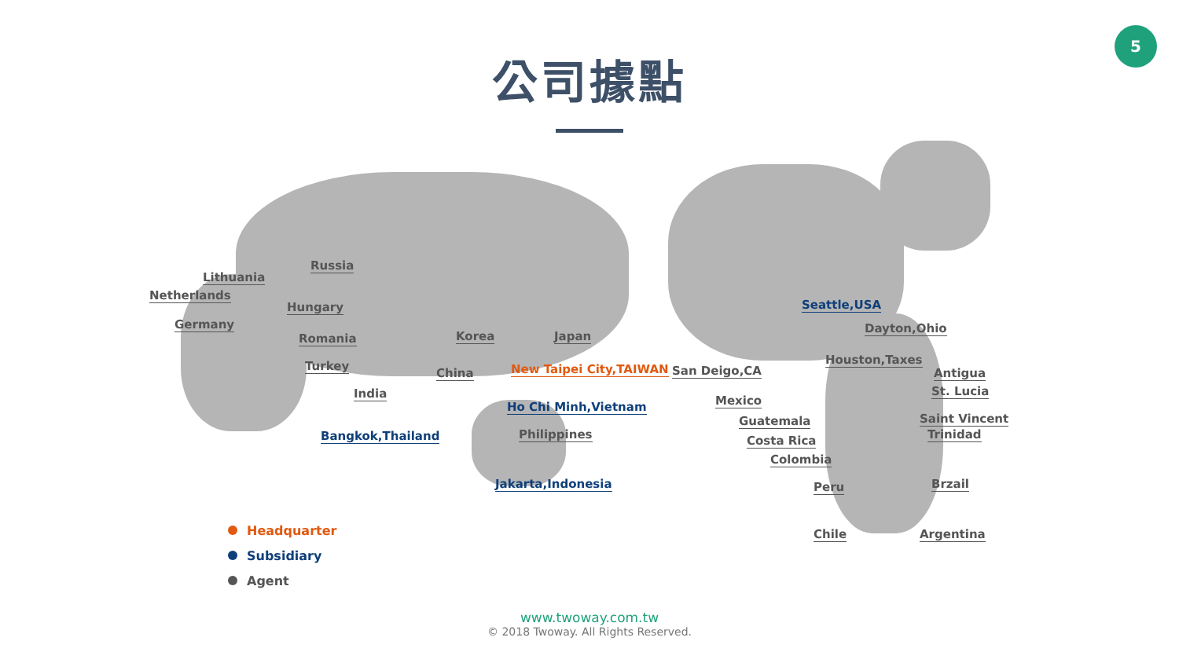5
公司據點
Russia
Lithuania
Netherlands
Hungary
Germany
Romania
Turkey
Korea Japan
China New Taipei City,TAIWAN
India
Ho Chi Minh,Vietnam
Bangkok,Thailand Philippines
Jakarta,Indonesia
Seattle,USA
Dayton,Ohio
Houston,Taxes
San Deigo,CA Antigua
St. Lucia
Saint Vincent
Trinidad
Mexico
Guatemala
Costa Rica
Colombia
Peru Brzail
Chile Argentina
Headquarter
Subsidiary
Agent
www.twoway.com.tw
© 2018 Twoway. All Rights Reserved.